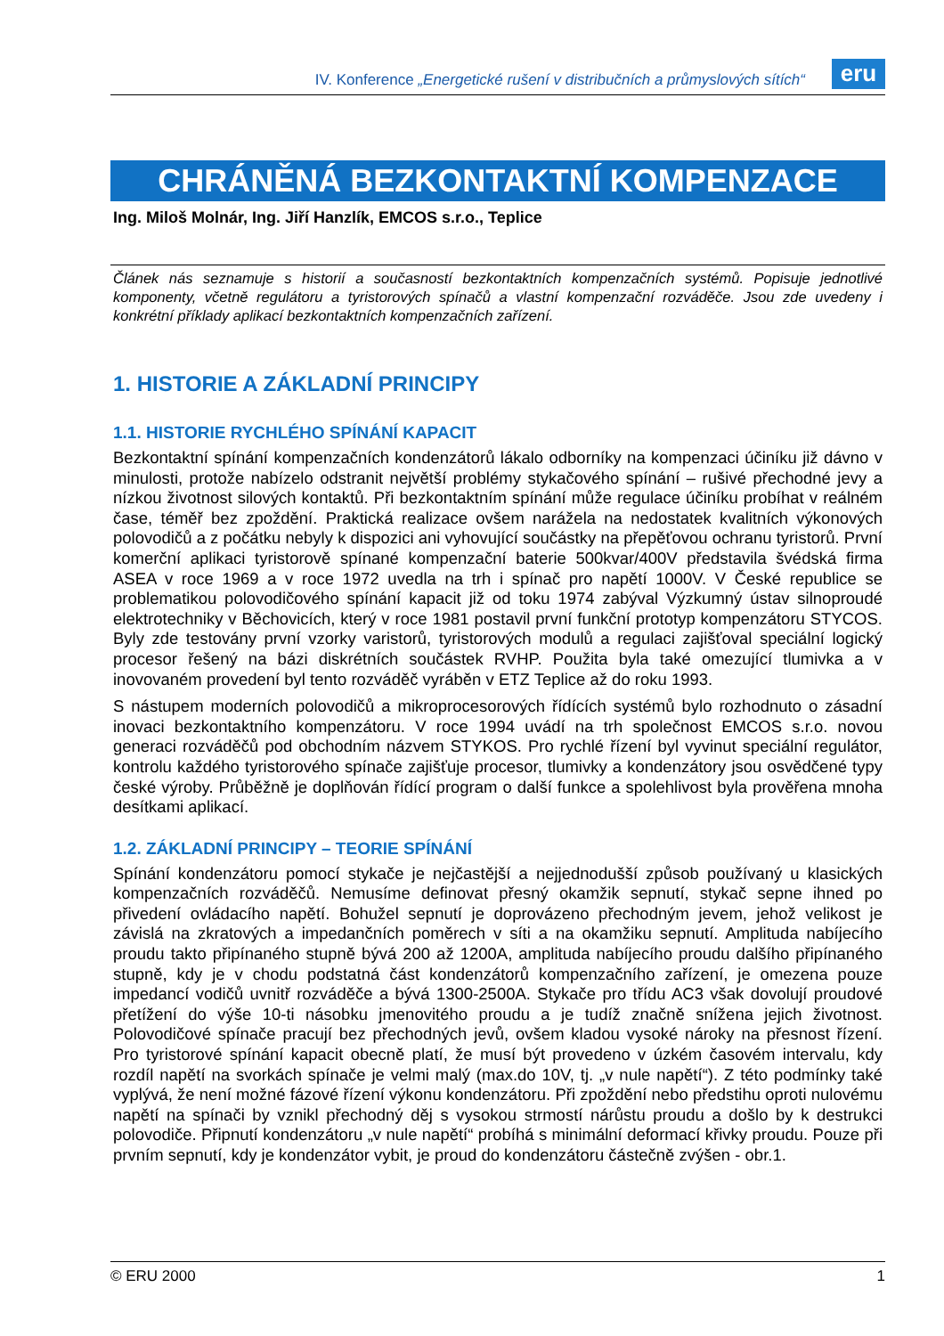IV. Konference „Energetické rušení v distribučních a průmyslových sítích“
eru
CHRÁNĚNÁ BEZKONTAKTNÍ KOMPENZACE
Ing. Miloš Molnár, Ing. Jiří Hanzlík, EMCOS s.r.o., Teplice
Článek nás seznamuje s historií a současností bezkontaktních kompenzačních systémů. Popisuje jednotlivé komponenty, včetně regulátoru a tyristorových spínačů a vlastní kompenzační rozváděče. Jsou zde uvedeny i konkrétní příklady aplikací bezkontaktních kompenzačních zařízení.
1. HISTORIE A ZÁKLADNÍ PRINCIPY
1.1. HISTORIE RYCHLÉHO SPÍNÁNÍ KAPACIT
Bezkontaktní spínání kompenzačních kondenzátorů lákalo odborníky na kompenzaci účiníku již dávno v minulosti, protože nabízelo odstranit největší problémy stykačového spínání – rušivé přechodné jevy a nízkou životnost silových kontaktů. Při bezkontaktním spínání může regulace účiníku probíhat v reálném čase, téměř bez zpoždění. Praktická realizace ovšem narážela na nedostatek kvalitních výkonových polovodičů a z počátku nebyly k dispozici ani vyhovující součástky na přepěťovou ochranu tyristorů. První komerční aplikaci tyristorově spínané kompenzační baterie 500kvar/400V představila švédská firma ASEA v roce 1969 a v roce 1972 uvedla na trh i spínač pro napětí 1000V. V České republice se problematikou polovodičového spínání kapacit již od toku 1974 zabýval Výzkumný ústav silnoproudé elektrotechniky v Běchovicích, který v roce 1981 postavil první funkční prototyp kompenzátoru STYCOS. Byly zde testovány první vzorky varistorů, tyristorových modulů a regulaci zajišťoval speciální logický procesor řešený na bázi diskrétních součástek RVHP. Použita byla také omezující tlumivka a v inovovaném provedení byl tento rozváděč vyráběn v ETZ Teplice až do roku 1993.
S nástupem moderních polovodičů a mikroprocesorových řídících systémů bylo rozhodnuto o zásadní inovaci bezkontaktního kompenzátoru. V roce 1994 uvádí na trh společnost EMCOS s.r.o. novou generaci rozváděčů pod obchodním názvem STYKOS. Pro rychlé řízení byl vyvinut speciální regulátor, kontrolu každého tyristorového spínače zajišťuje procesor, tlumivky a kondenzátory jsou osvědčené typy české výroby. Průběžně je doplňován řídící program o další funkce a spolehlivost byla prověřena mnoha desítkami aplikací.
1.2. ZÁKLADNÍ PRINCIPY – TEORIE SPÍNÁNÍ
Spínání kondenzátoru pomocí stykače je nejčastější a nejjednodušší způsob používaný u klasických kompenzačních rozváděčů. Nemusíme definovat přesný okamžik sepnutí, stykač sepne ihned po přivedení ovládacího napětí. Bohužel sepnutí je doprovázeno přechodným jevem, jehož velikost je závislá na zkratových a impedančních poměrech v síti a na okamžiku sepnutí. Amplituda nabíjecího proudu takto připínaného stupně bývá 200 až 1200A, amplituda nabíjecího proudu dalšího připínaného stupně, kdy je v chodu podstatná část kondenzátorů kompenzačního zařízení, je omezena pouze impedancí vodičů uvnitř rozváděče a bývá 1300-2500A. Stykače pro třídu AC3 však dovolují proudové přetížení do výše 10-ti násobku jmenovitého proudu a je tudíž značně snížena jejich životnost. Polovodičové spínače pracují bez přechodných jevů, ovšem kladou vysoké nároky na přesnost řízení. Pro tyristorové spínání kapacit obecně platí, že musí být provedeno v úzkém časovém intervalu, kdy rozdíl napětí na svorkách spínače je velmi malý (max.do 10V, tj. „v nule napětí“). Z této podmínky také vyplývá, že není možné fázové řízení výkonu kondenzátoru. Při zpoždění nebo předstihu oproti nulovému napětí na spínači by vznikl přechodný děj s vysokou strmostí nárůstu proudu a došlo by k destrukci polovodiče. Připnutí kondenzátoru „v nule napětí“ probíhá s minimální deformací křivky proudu. Pouze při prvním sepnutí, kdy je kondenzátor vybit, je proud do kondenzátoru částečně zvýšen - obr.1.
© ERU 2000 1